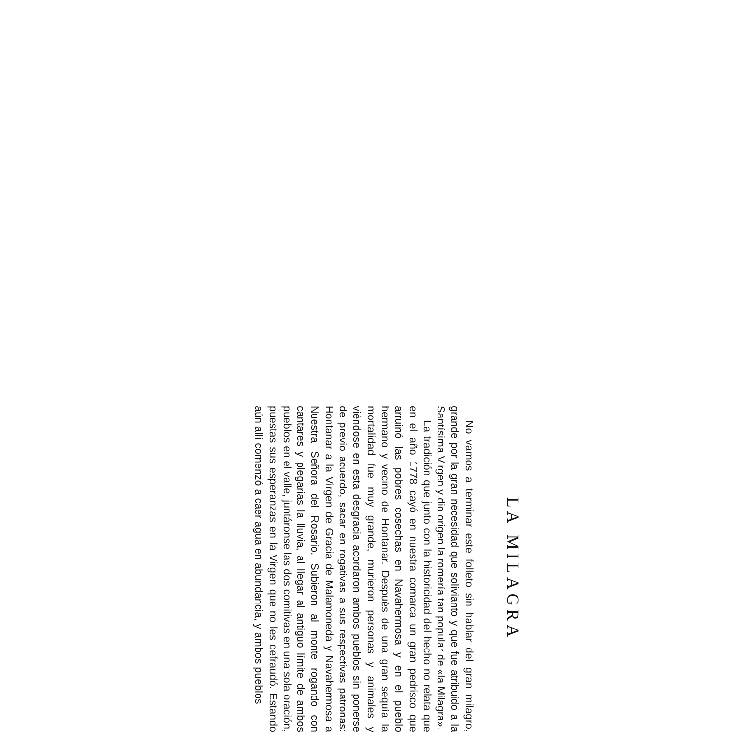LA MILAGRA
No vamos a terminar este folleto sin hablar del gran milagro, grande por la gran necesidad que solivianto y que fue atribuido a la Santísima Virgen y dio origen la romería tan popular de «la Milagra».
La tradición que junto con la historicidad del hecho no relata que en el año 1778 cayó en nuestra comarca un gran pedrisco que arruinó las pobres cosechas en Navahermosa y en el pueblo hermano y vecino de Hontanar. Después de una gran sequía la mortalidad fue muy grande, murieron personas y animales y viéndose en esta desgracia acordaron ambos pueblos sin ponerse de previo acuerdo, sacar en rogativas a sus respectivas patronas: Hontanar a la Virgen de Gracia de Malamoneda y Navahermosa a Nuestra Señora del Rosario. Subieron al monte rogando con cantares y plegarias la lluvia, al llegar al antiguo límite de ambos pueblos en el valle, juntáronse las dos comitivas en una sola oración, puestas sus esperanzas en la Virgen que no les defraudó. Estando aún allí comenzó a caer agua en abundancia, y ambos pueblos